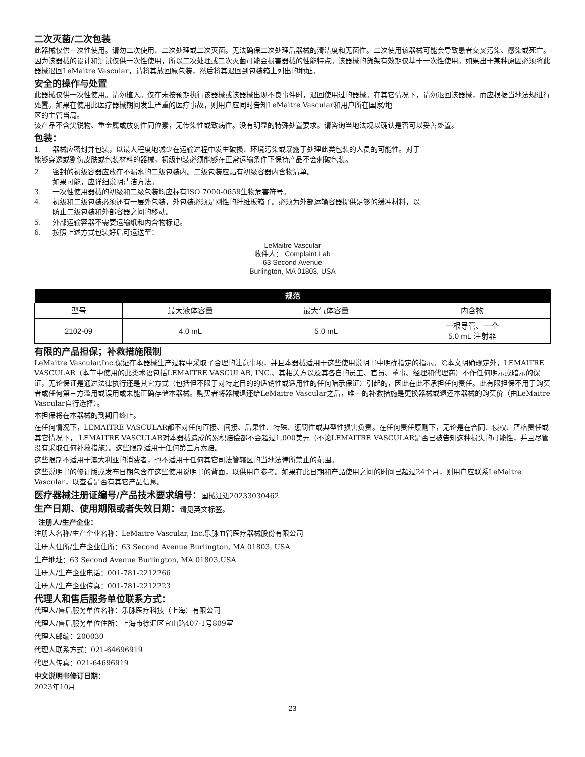二次灭菌/二次包装
此器械仅供一次性使用。请勿二次使用、二次处理或二次灭菌。无法确保二次处理后器械的清洁度和无菌性。二次使用该器械可能会导致患者交叉污染、感染或死亡。因为该器械的设计和测试仅供一次性使用，所以二次处理或二次灭菌可能会损害器械的性能特点。该器械的货架有效期仅基于一次性使用。如果出于某种原因必须将此器械退回LeMaitre Vascular，请将其放回原包装，然后将其退回到包装箱上列出的地址。
安全的操作与处置
此器械仅供一次性使用。请勿植入。仅在未按预期执行该器械或该器械出现不良事件时，退回使用过的器械。在其它情况下，请勿退回该器械，而应根据当地法规进行处置。如果在使用此医疗器械期间发生严重的医疗事故，则用户应同时告知LeMaitre Vascular和用户所在国家/地
区的主管当局。
该产品不含尖锐物、重金属或放射性同位素，无传染性或致病性。没有明显的特殊处置要求。请咨询当地法规以确认是否可以妥善处置。
包装：
1. 器械应密封并包装，以最大程度地减少在运输过程中发生破损、环境污染或暴露于处理此类包装的人员的可能性。对于
能够穿透或割伤皮肤或包装材料的器械，初级包装必须能够在正常运输条件下保持产品不会刺破包装。
2. 密封的初级容器应放在不漏水的二级包装内。二级包装应贴有初级容器内含物清单。
如果可能，应详细说明清洁方法。
3. 一次性使用器械的初级和二级包装均应标有ISO 7000-0659生物危害符号。
4. 初级和二级包装必须还有一层外包装，外包装必须是刚性的纤维板箱子。必须为外部运输容器提供足够的缓冲材料，以
防止二级包装和外部容器之间的移动。
5. 外部运输容器不需要运输纸和内含物标记。
6. 按照上述方式包装好后可运送至：
LeMaitre Vascular
收件人： Complaint Lab
63 Second Avenue
Burlington, MA 01803, USA
| 规范 | | | |
| --- | --- | --- | --- |
| 型号 | 最大液体容量 | 最大气体容量 | 内含物 |
| 2102-09 | 4.0 mL | 5.0 mL | 一根导管、一个 5.0 mL 注射器 |
有限的产品担保；补救措施限制
LeMaitre Vascular,Inc.保证在本器械生产过程中采取了合理的注意事项，并且本器械适用于这些使用说明书中明确指定的指示。除本文明确规定外，LEMAITRE VASCULAR（本节中使用的此类术语包括LEMAITRE VASCULAR, INC.、其相关方以及其各自的员工、官员、董事、经理和代理商）不作任何明示或暗示的保证，无论保证是通过法律执行还是其它方式（包括但不限于对特定目的的适销性或适用性的任何暗示保证）引起的，因此在此不承担任何责任。此有限担保不用于购买者或任何第三方滥用或误用或未能正确存储本器械。购买者将器械退还给LeMaitre Vascular之后，唯一的补救措施是更换器械或退还本器械的购买价（由LeMaitre Vascular自行选择）。
本担保将在本器械的到期日终止。
在任何情况下，LEMAITRE VASCULAR都不对任何直接、间接、后果性、特殊、惩罚性或典型性损害负责。在任何责任原则下，无论是在合同、侵权、严格责任或其它情况下， LEMAITRE VASCULAR对本器械造成的累积赔偿都不会超过1,000美元（不论LEMAITRE VASCULAR是否已被告知这种损失的可能性，并且尽管没有采取任何补救措施）。这些限制适用于任何第三方索赔。
这些限制不适用于澳大利亚的消费者，也不适用于任何其它司法管辖区的当地法律所禁止的范围。
这些说明书的修订版或发布日期包含在这些使用说明书的背面，以供用户参考。如果在此日期和产品使用之间的时间已超过24个月，则用户应联系LeMaitre Vascular，以查看是否有其它产品信息。
医疗器械注册证编号/产品技术要求编号：国械注进20233030462
生产日期、使用期限或者失效日期：请见英文标签。
注册人/生产企业：
注册人名称/生产企业名称：LeMaitre Vascular, Inc.乐脉血管医疗器械股份有限公司
注册人住所/生产企业住所：63 Second Avenue Burlington, MA 01803, USA
生产地址：63 Second Avenue Burlington, MA 01803,USA
注册人/生产企业电话：001-781-2212266
注册人/生产企业传真：001-781-2212223
代理人和售后服务单位联系方式：
代理人/售后服务单位名称：乐脉医疗科技（上海）有限公司
代理人/售后服务单位住所：上海市徐汇区宜山路407-1号809室
代理人邮编：200030
代理人联系方式：021-64696919
代理人传真：021-64696919
中文说明书修订日期：
2023年10月
23